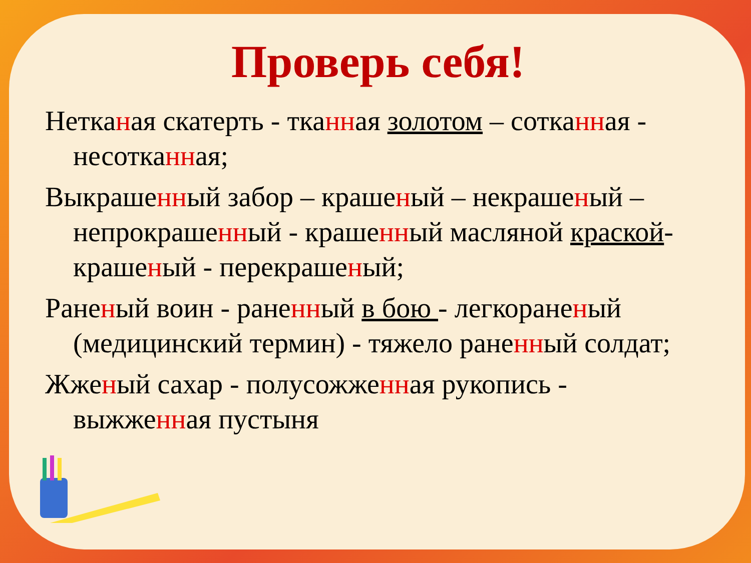Проверь себя!
Нетканая скатерть - тканная золотом – сотканная - несотканная;
Выкрашенный забор – крашеный – некрашеный – непрокрашенный - крашенный масляной краской- крашеный - перекрашеный;
Раненый воин - раненный в бою - легкораненый (медицинский термин) - тяжело раненный солдат;
Жженый сахар - полусожженная рукопись - выжженная пустыня